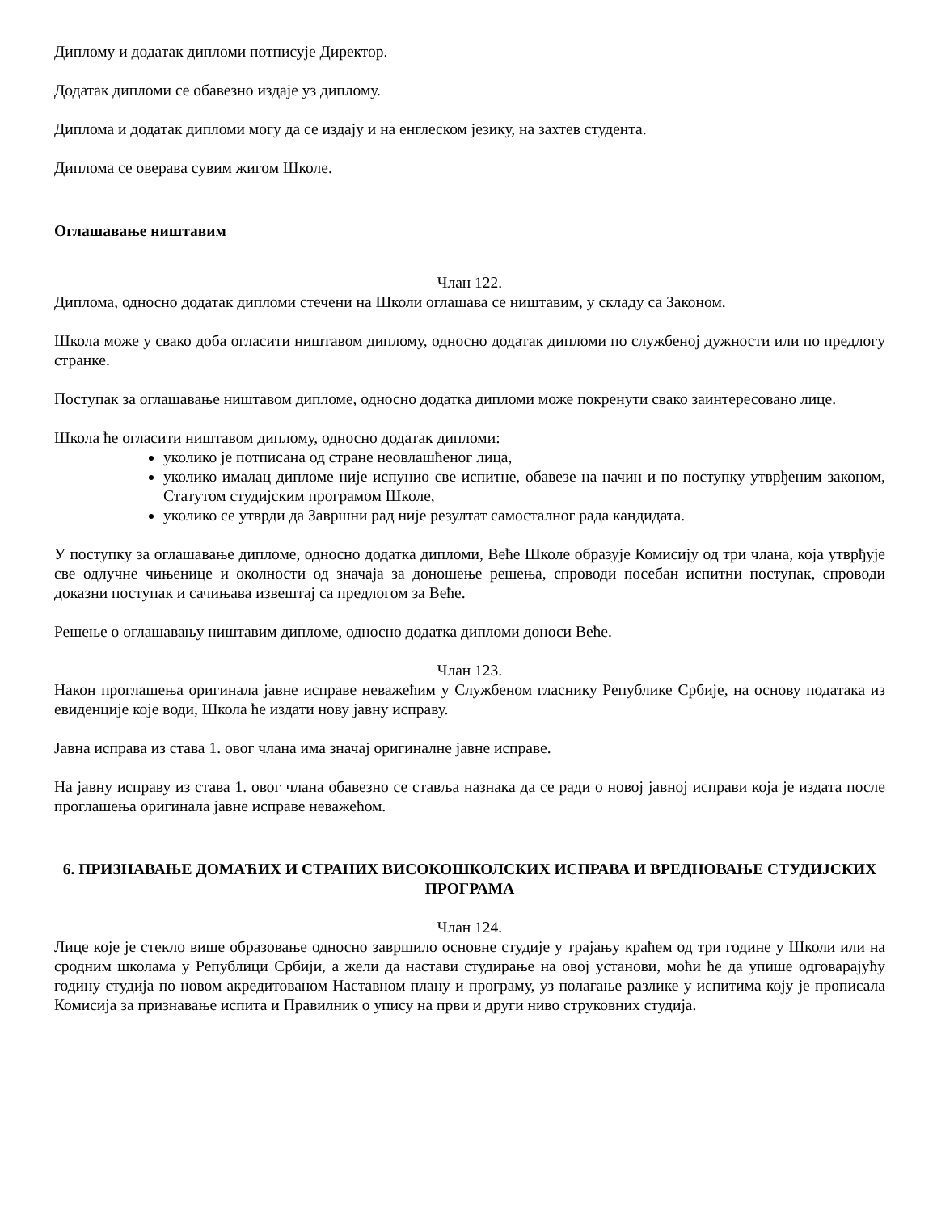Диплому и додатак дипломи потписује Директор.
Додатак дипломи се обавезно издаје уз диплому.
Диплома и додатак дипломи могу да се издају и на енглеском језику, на захтев студента.
Диплома се оверава сувим жигом Школе.
Оглашавање ништавим
Члан 122.
Диплома, односно додатак дипломи стечени на Школи оглашава се ништавим, у складу са Законом.
Школа може у свако доба огласити ништавом диплому, односно додатак дипломи по службеној дужности или по предлогу странке.
Поступак за оглашавање ништавом дипломе, односно додатка дипломи може покренути свако заинтересовано лице.
Школа ће огласити ништавом диплому, односно додатак дипломи:
уколико је потписана од стране неовлашћеног лица,
уколико ималац дипломе није испунио све испитне, обавезе на начин и по поступку утврђеним законом, Статутом студијским програмом Школе,
уколико се утврди да Завршни рад није резултат самосталног рада кандидата.
У поступку за оглашавање дипломе, односно додатка дипломи, Веће Школе образује Комисију од три члана, која утврђује све одлучне чињенице и околности од значаја за доношење решења, спроводи посебан испитни поступак, спроводи доказни поступак и сачињава извештај са предлогом за Веће.
Решење о оглашавању ништавим дипломе, односно додатка дипломи доноси Веће.
Члан 123.
Након проглашења оригинала јавне исправе неважећим у Службеном гласнику Републике Србије, на основу података из евиденције које води, Школа ће издати нову јавну исправу.
Јавна исправа из става 1. овог члана има значај оригиналне јавне исправе.
На јавну исправу из става 1. овог члана обавезно се ставља назнака да се ради о новој јавној исправи која је издата после проглашења оригинала јавне исправе неважећом.
6. ПРИЗНАВАЊЕ ДОМАЋИХ И СТРАНИХ ВИСОКОШКОЛСКИХ ИСПРАВА И ВРЕДНОВАЊЕ СТУДИЈСКИХ ПРОГРАМА
Члан 124.
Лице које је стекло више образовање односно завршило основне студије у трајању краћем од три године у Школи или на сродним школама у Републици Србији, а жели да настави студирање на овој установи, моћи ће да упише одговарајућу годину студија по новом акредитованом Наставном плану и програму, уз полагање разлике у испитима коју је прописала Комисија за признавање испита и Правилник о упису на први и други ниво струковних студија.